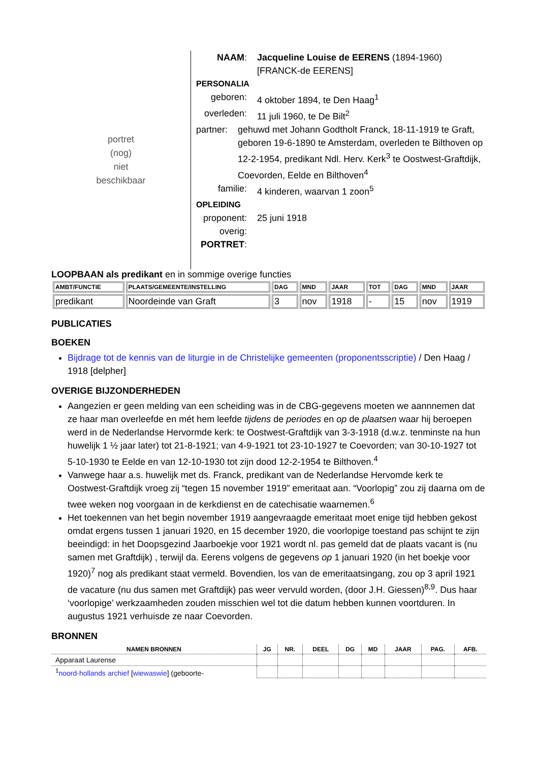portret
(nog)
niet
beschikbaar
NAAM: Jacqueline Louise de EERENS (1894-1960)
[FRANCK-de EERENS]
PERSONALIA
geboren: 4 oktober 1894, te Den Haag<sup>1</sup>
overleden:
11 juli 1960, te De Bilt<sup>2</sup>
partner: gehuwd met Johann Godtholt Franck, 18-11-1919 te Graft, geboren 19-6-1890 te Amsterdam, overleden te Bilthoven op 12-2-1954, predikant Ndl. Herv. Kerk<sup>3</sup> te Oostwest-Graftdijk, Coevorden, Eelde en Bilthoven<sup>4</sup>
familie: 4 kinderen, waarvan 1 zoon<sup>5</sup>
OPLEIDING
proponent:
25 juni 1918
overig:
PORTRET:
LOOPBAAN als predikant en in sommige overige functies
| AMBT/FUNCTIE | PLAATS/GEMEENTE/INSTELLING | DAG | MND | JAAR | TOT | DAG | MND | JAAR |
| --- | --- | --- | --- | --- | --- | --- | --- | --- |
| predikant | Noordeinde van Graft | 3 | nov | 1918 | - | 15 | nov | 1919 |
PUBLICATIES
BOEKEN
Bijdrage tot de kennis van de liturgie in de Christelijke gemeenten (proponentsscriptie) / Den Haag / 1918 [delpher]
OVERIGE BIJZONDERHEDEN
Aangezien er geen melding van een scheiding was in de CBG-gegevens moeten we aannnemen dat ze haar man overleefde en mét hem leefde tijdens de periodes en op de plaatsen waar hij beroepen werd in de Nederlandse Hervormde kerk: te Oostwest-Graftdijk van 3-3-1918 (d.w.z. tenminste na hun huwelijk 1 ½ jaar later) tot 21-8-1921; van 4-9-1921 tot 23-10-1927 te Coevorden; van 30-10-1927 tot 5-10-1930 te Eelde en van 12-10-1930 tot zijn dood 12-2-1954 te Bilthoven.<sup>4</sup>
Vanwege haar a.s. huwelijk met ds. Franck, predikant van de Nederlandse Hervomde kerk te Oostwest-Graftdijk vroeg zij “tegen 15 november 1919” emeritaat aan. “Voorlopig” zou zij daarna om de twee weken nog voorgaan in de kerkdienst en de catechisatie waarnemen.<sup>6</sup>
Het toekennen van het begin november 1919 aangevraagde emeritaat moet enige tijd hebben gekost omdat ergens tussen 1 januari 1920, en 15 december 1920, die voorlopige toestand pas schijnt te zijn beeindigd: in het Doopsgezind Jaarboekje voor 1921 wordt nl. pas gemeld dat de plaats vacant is (nu samen met Graftdijk) , terwijl da. Eerens volgens de gegevens op 1 januari 1920 (in het boekje voor 1920)<sup>7</sup> nog als predikant staat vermeld. Bovendien, los van de emeritaatsingang, zou op 3 april 1921 de vacature (nu dus samen met Graftdijk) pas weer vervuld worden, (door J.H. Giessen)<sup>8,9</sup>. Dus haar ‘voorlopige’ werkzaamheden zouden misschien wel tot die datum hebben kunnen voortduren. In augustus 1921 verhuisde ze naar Coevorden.
BRONNEN
| NAMEN BRONNEN | JG | NR. | DEEL | DG | MD | JAAR | PAG. | AFB. |
| --- | --- | --- | --- | --- | --- | --- | --- | --- |
| Apparaat Laurense | | | | | | | | |
| <sup>1</sup> noord-hollands archief [ wiewaswie ] (geboorte- | | | | | | | | |